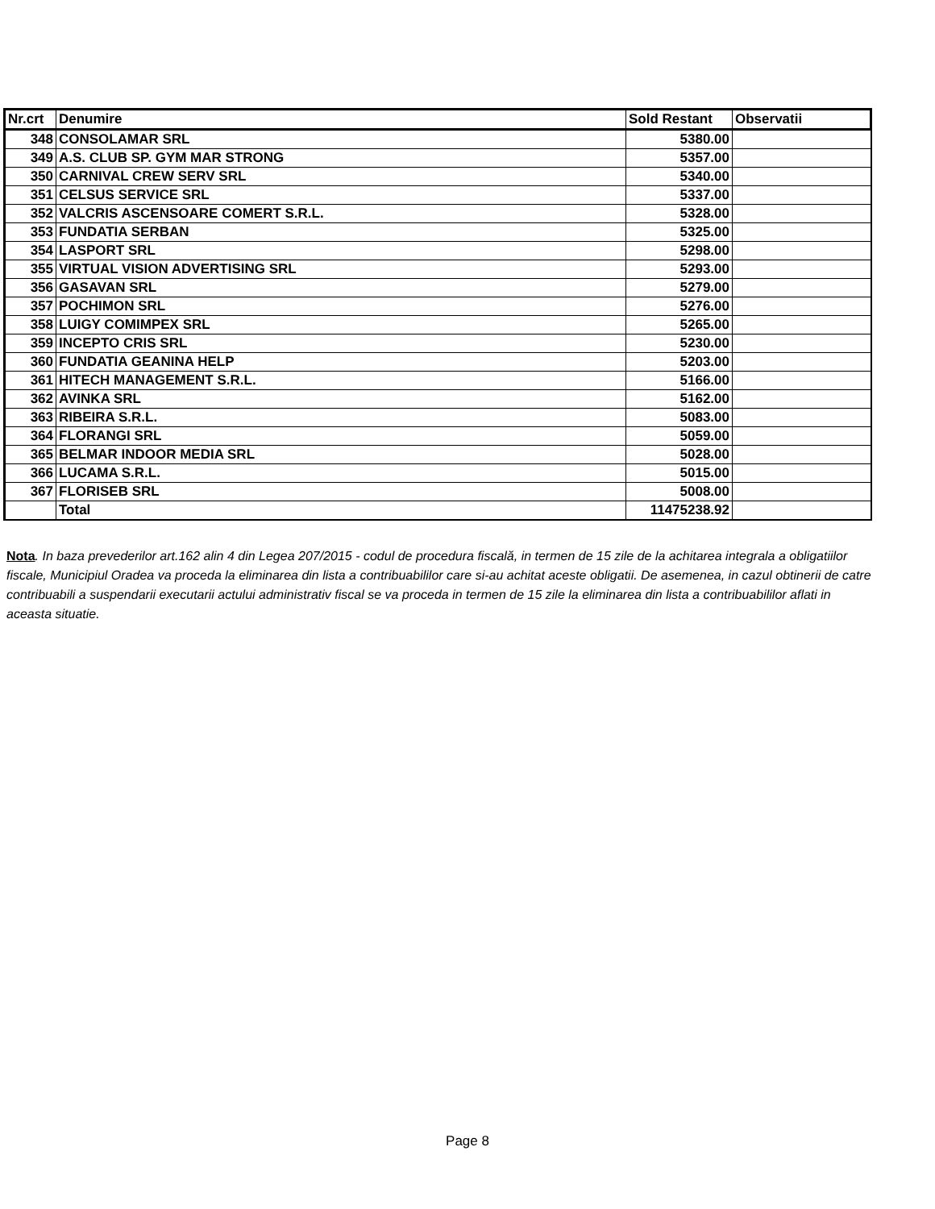| Nr.crt | Denumire | Sold Restant | Observatii |
| --- | --- | --- | --- |
| 348 | CONSOLAMAR SRL | 5380.00 | |
| 349 | A.S. CLUB SP. GYM MAR STRONG | 5357.00 | |
| 350 | CARNIVAL CREW SERV SRL | 5340.00 | |
| 351 | CELSUS SERVICE SRL | 5337.00 | |
| 352 | VALCRIS ASCENSOARE COMERT S.R.L. | 5328.00 | |
| 353 | FUNDATIA SERBAN | 5325.00 | |
| 354 | LASPORT SRL | 5298.00 | |
| 355 | VIRTUAL VISION ADVERTISING SRL | 5293.00 | |
| 356 | GASAVAN SRL | 5279.00 | |
| 357 | POCHIMON SRL | 5276.00 | |
| 358 | LUIGY COMIMPEX SRL | 5265.00 | |
| 359 | INCEPTO CRIS SRL | 5230.00 | |
| 360 | FUNDATIA GEANINA HELP | 5203.00 | |
| 361 | HITECH MANAGEMENT S.R.L. | 5166.00 | |
| 362 | AVINKA SRL | 5162.00 | |
| 363 | RIBEIRA S.R.L. | 5083.00 | |
| 364 | FLORANGI SRL | 5059.00 | |
| 365 | BELMAR INDOOR MEDIA SRL | 5028.00 | |
| 366 | LUCAMA S.R.L. | 5015.00 | |
| 367 | FLORISEB SRL | 5008.00 | |
| | Total | 11475238.92 | |
Nota. In baza prevederilor art.162 alin 4 din Legea 207/2015 - codul de procedura fiscală, in termen de 15 zile de la achitarea integrala a obligatiilor fiscale, Municipiul Oradea va proceda la eliminarea din lista a contribuabililor care si-au achitat aceste obligatii. De asemenea, in cazul obtinerii de catre contribuabili a suspendarii executarii actului administrativ fiscal se va proceda in termen de 15 zile la eliminarea din lista a contribuabililor aflati in aceasta situatie.
Page 8